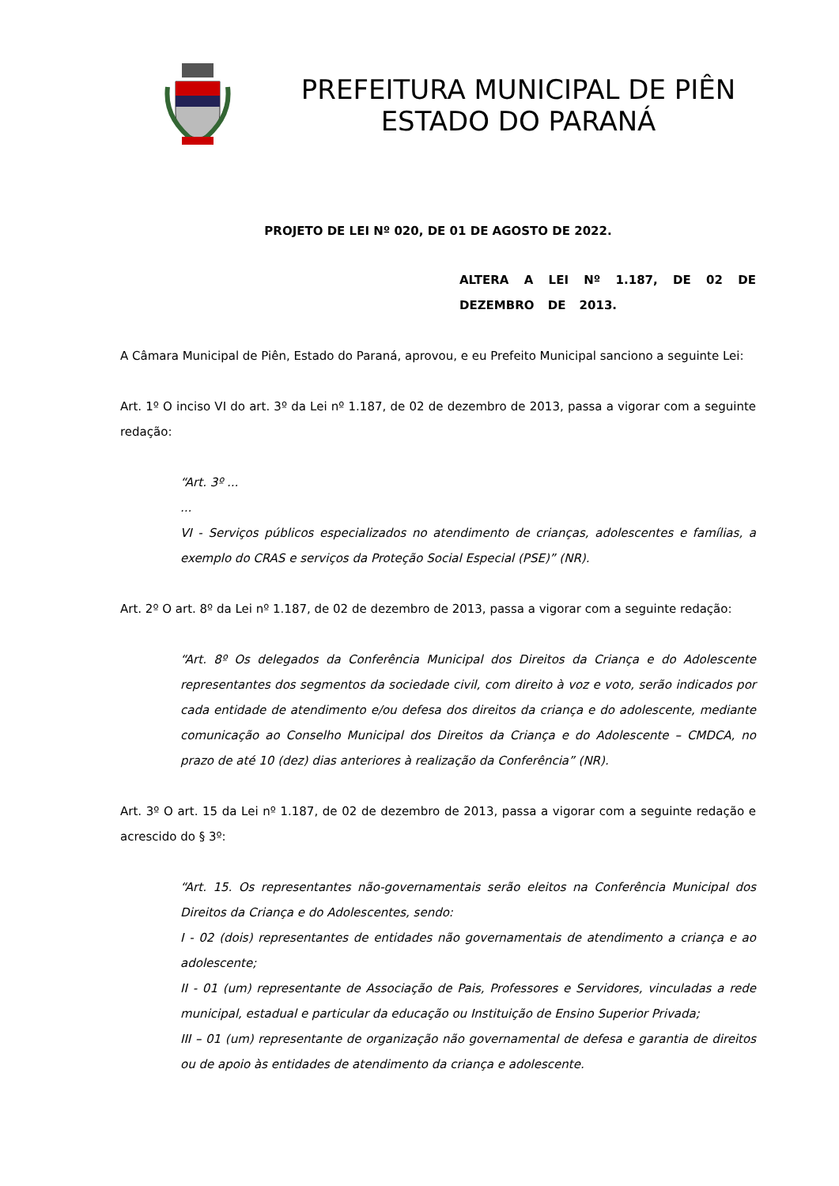PREFEITURA MUNICIPAL DE PIÊN
ESTADO DO PARANÁ
PROJETO DE LEI Nº 020, DE 01 DE AGOSTO DE 2022.
ALTERA A LEI Nº 1.187, DE 02 DE DEZEMBRO DE 2013.
A Câmara Municipal de Piên, Estado do Paraná, aprovou, e eu Prefeito Municipal sanciono a seguinte Lei:
Art. 1º O inciso VI do art. 3º da Lei nº 1.187, de 02 de dezembro de 2013, passa a vigorar com a seguinte redação:
“Art. 3º ...
...
VI - Serviços públicos especializados no atendimento de crianças, adolescentes e famílias, a exemplo do CRAS e serviços da Proteção Social Especial (PSE)” (NR).
Art. 2º O art. 8º da Lei nº 1.187, de 02 de dezembro de 2013, passa a vigorar com a seguinte redação:
“Art. 8º Os delegados da Conferência Municipal dos Direitos da Criança e do Adolescente representantes dos segmentos da sociedade civil, com direito à voz e voto, serão indicados por cada entidade de atendimento e/ou defesa dos direitos da criança e do adolescente, mediante comunicação ao Conselho Municipal dos Direitos da Criança e do Adolescente – CMDCA, no prazo de até 10 (dez) dias anteriores à realização da Conferência” (NR).
Art. 3º O art. 15 da Lei nº 1.187, de 02 de dezembro de 2013, passa a vigorar com a seguinte redação e acrescido do § 3º:
“Art. 15. Os representantes não-governamentais serão eleitos na Conferência Municipal dos Direitos da Criança e do Adolescentes, sendo:
I - 02 (dois) representantes de entidades não governamentais de atendimento a criança e ao adolescente;
II - 01 (um) representante de Associação de Pais, Professores e Servidores, vinculadas a rede municipal, estadual e particular da educação ou Instituição de Ensino Superior Privada;
III – 01 (um) representante de organização não governamental de defesa e garantia de direitos ou de apoio às entidades de atendimento da criança e adolescente.